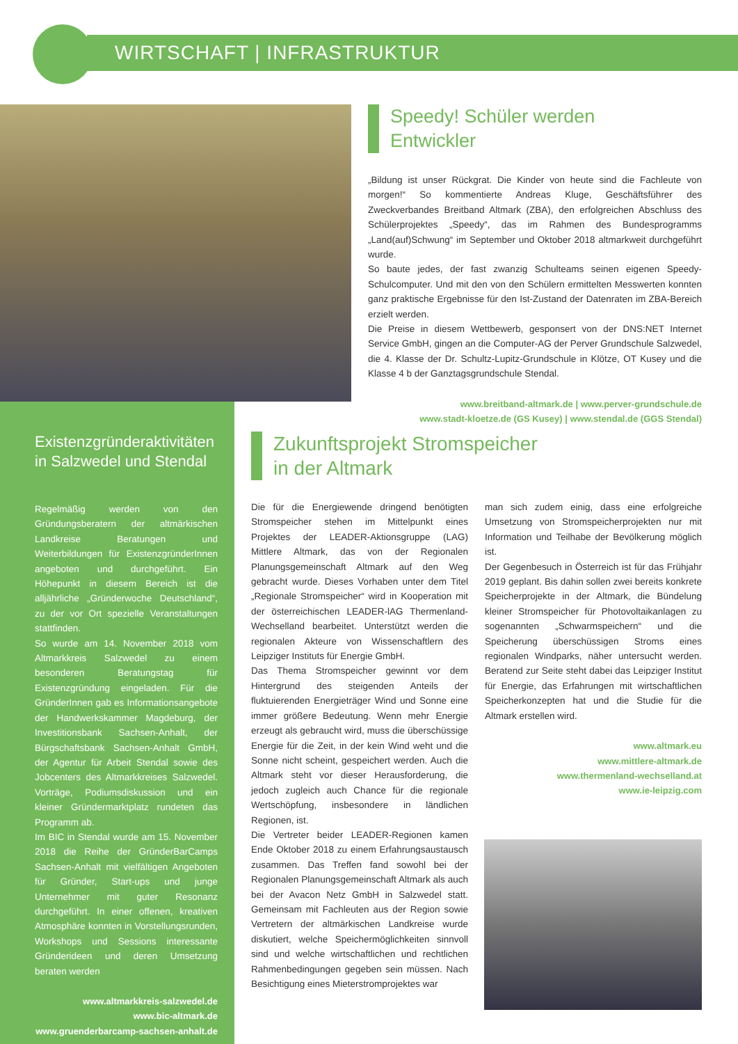WIRTSCHAFT | INFRASTRUKTUR
Speedy! Schüler werden
Entwickler
„Bildung ist unser Rückgrat. Die Kinder von heute sind die Fachleute von morgen!“ So kommentierte Andreas Kluge, Geschäftsführer des Zweckverbandes Breitband Altmark (ZBA), den erfolgreichen Abschluss des Schülerprojektes „Speedy“, das im Rahmen des Bundesprogramms „Land(auf)Schwung“ im September und Oktober 2018 altmarkweit durchgeführt wurde.
So baute jedes, der fast zwanzig Schulteams seinen eigenen Speedy-Schulcomputer. Und mit den von den Schülern ermittelten Messwerten konnten ganz praktische Ergebnisse für den Ist-Zustand der Datenraten im ZBA-Bereich erzielt werden.
Die Preise in diesem Wettbewerb, gesponsert von der DNS:NET Internet Service GmbH, gingen an die Computer-AG der Perver Grundschule Salzwedel, die 4. Klasse der Dr. Schultz-Lupitz-Grundschule in Klötze, OT Kusey und die Klasse 4 b der Ganztagsgrundschule Stendal.
www.breitband-altmark.de | www.perver-grundschule.de
www.stadt-kloetze.de (GS Kusey) | www.stendal.de (GGS Stendal)
Existenzgründeraktivitäten
in Salzwedel und Stendal
Regelmäßig werden von den Gründungsberatern der altmärkischen Landkreise Beratungen und Weiterbildungen für ExistenzgründerInnen angeboten und durchgeführt. Ein Höhepunkt in diesem Bereich ist die alljährliche „Gründerwoche Deutschland“, zu der vor Ort spezielle Veranstaltungen stattfinden.
So wurde am 14. November 2018 vom Altmarkkreis Salzwedel zu einem besonderen Beratungstag für Existenzgründung eingeladen. Für die GründerInnen gab es Informationsangebote der Handwerkskammer Magdeburg, der Investitionsbank Sachsen-Anhalt, der Bürgschaftsbank Sachsen-Anhalt GmbH, der Agentur für Arbeit Stendal sowie des Jobcenters des Altmarkkreises Salzwedel. Vorträge, Podiumsdiskussion und ein kleiner Gründermarktplatz rundeten das Programm ab.
Im BIC in Stendal wurde am 15. November 2018 die Reihe der GründerBarCamps Sachsen-Anhalt mit vielfältigen Angeboten für Gründer, Start-ups und junge Unternehmer mit guter Resonanz durchgeführt. In einer offenen, kreativen Atmosphäre konnten in Vorstellungsrunden, Workshops und Sessions interessante Gründerideen und deren Umsetzung beraten werden
www.altmarkkreis-salzwedel.de
www.bic-altmark.de
www.gruenderbarcamp-sachsen-anhalt.de
Zukunftsprojekt Stromspeicher
in der Altmark
Die für die Energiewende dringend benötigten Stromspeicher stehen im Mittelpunkt eines Projektes der LEADER-Aktionsgruppe (LAG) Mittlere Altmark, das von der Regionalen Planungsgemeinschaft Altmark auf den Weg gebracht wurde. Dieses Vorhaben unter dem Titel „Regionale Stromspeicher“ wird in Kooperation mit der österreichischen LEADER-lAG Thermenland-Wechselland bearbeitet. Unterstützt werden die regionalen Akteure von Wissenschaftlern des Leipziger Instituts für Energie GmbH.
Das Thema Stromspeicher gewinnt vor dem Hintergrund des steigenden Anteils der fluktuierenden Energieträger Wind und Sonne eine immer größere Bedeutung. Wenn mehr Energie erzeugt als gebraucht wird, muss die überschüssige Energie für die Zeit, in der kein Wind weht und die Sonne nicht scheint, gespeichert werden. Auch die Altmark steht vor dieser Herausforderung, die jedoch zugleich auch Chance für die regionale Wertschöpfung, insbesondere in ländlichen Regionen, ist.
Die Vertreter beider LEADER-Regionen kamen Ende Oktober 2018 zu einem Erfahrungsaustausch zusammen. Das Treffen fand sowohl bei der Regionalen Planungsgemeinschaft Altmark als auch bei der Avacon Netz GmbH in Salzwedel statt. Gemeinsam mit Fachleuten aus der Region sowie Vertretern der altmärkischen Landkreise wurde diskutiert, welche Speichermöglichkeiten sinnvoll sind und welche wirtschaftlichen und rechtlichen Rahmenbedingungen gegeben sein müssen. Nach Besichtigung eines Mieterstromprojektes war
man sich zudem einig, dass eine erfolgreiche Umsetzung von Stromspeicherprojekten nur mit Information und Teilhabe der Bevölkerung möglich ist.
Der Gegenbesuch in Österreich ist für das Frühjahr 2019 geplant. Bis dahin sollen zwei bereits konkrete Speicherprojekte in der Altmark, die Bündelung kleiner Stromspeicher für Photovoltaikanlagen zu sogenannten „Schwarmspeichern“ und die Speicherung überschüssigen Stroms eines regionalen Windparks, näher untersucht werden. Beratend zur Seite steht dabei das Leipziger Institut für Energie, das Erfahrungen mit wirtschaftlichen Speicherkonzepten hat und die Studie für die Altmark erstellen wird.
www.altmark.eu
www.mittlere-altmark.de
www.thermenland-wechselland.at
www.ie-leipzig.com